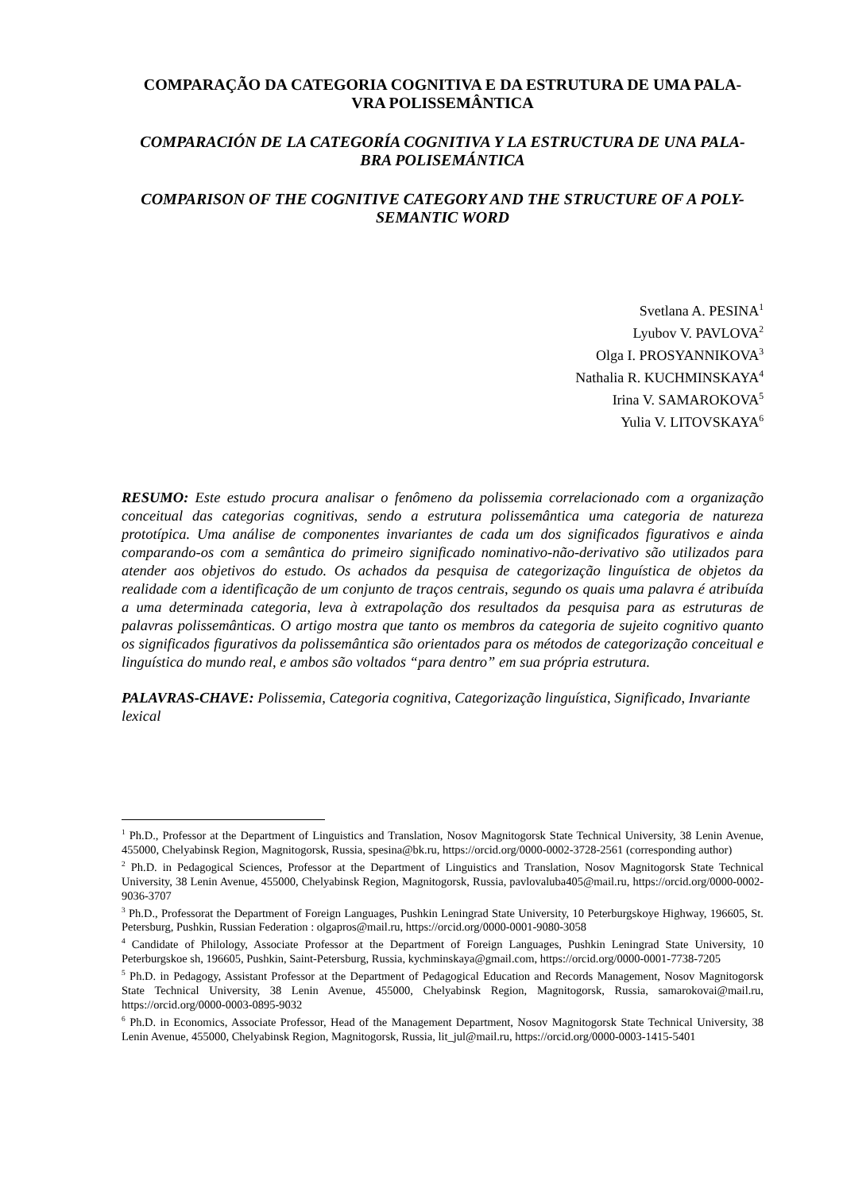COMPARAÇÃO DA CATEGORIA COGNITIVA E DA ESTRUTURA DE UMA PALA-
VRA POLISSEMÂNTICA
COMPARACIÓN DE LA CATEGORÍA COGNITIVA Y LA ESTRUCTURA DE UNA PALA-
BRA POLISEMÁNTICA
COMPARISON OF THE COGNITIVE CATEGORY AND THE STRUCTURE OF A POLY-
SEMANTIC WORD
Svetlana A. PESINA<sup>1</sup>
Lyubov V. PAVLOVA<sup>2</sup>
Olga I. PROSYANNIKOVA<sup>3</sup>
Nathalia R. KUCHMINSKAYA<sup>4</sup>
Irina V. SAMAROKOVA<sup>5</sup>
Yulia V. LITOVSKAYA<sup>6</sup>
RESUMO: Este estudo procura analisar o fenômeno da polissemia correlacionado com a organização conceitual das categorias cognitivas, sendo a estrutura polissemântica uma categoria de natureza prototípica. Uma análise de componentes invariantes de cada um dos significados figurativos e ainda comparando-os com a semântica do primeiro significado nominativo-não-derivativo são utilizados para atender aos objetivos do estudo. Os achados da pesquisa de categorização linguística de objetos da realidade com a identificação de um conjunto de traços centrais, segundo os quais uma palavra é atribuída a uma determinada categoria, leva à extrapolação dos resultados da pesquisa para as estruturas de palavras polissemânticas. O artigo mostra que tanto os membros da categoria de sujeito cognitivo quanto os significados figurativos da polissemântica são orientados para os métodos de categorização conceitual e linguística do mundo real, e ambos são voltados “para dentro” em sua própria estrutura.
PALAVRAS-CHAVE: Polissemia, Categoria cognitiva, Categorização linguística, Significado, Invariante lexical
<sup>1</sup> Ph.D., Professor at the Department of Linguistics and Translation, Nosov Magnitogorsk State Technical University, 38 Lenin Avenue, 455000, Chelyabinsk Region, Magnitogorsk, Russia, spesina@bk.ru, https://orcid.org/0000-0002-3728-2561 (corresponding author)
<sup>2</sup> Ph.D. in Pedagogical Sciences, Professor at the Department of Linguistics and Translation, Nosov Magnitogorsk State Technical University, 38 Lenin Avenue, 455000, Chelyabinsk Region, Magnitogorsk, Russia, pavlovaluba405@mail.ru, https://orcid.org/0000-0002-9036-3707
<sup>3</sup> Ph.D., Professorat the Department of Foreign Languages, Pushkin Leningrad State University, 10 Peterburgskoye Highway, 196605, St. Petersburg, Pushkin, Russian Federation : olgapros@mail.ru, https://orcid.org/0000-0001-9080-3058
<sup>4</sup> Candidate of Philology, Associate Professor at the Department of Foreign Languages, Pushkin Leningrad State University, 10 Peterburgskoe sh, 196605, Pushkin, Saint-Petersburg, Russia, kychminskaya@gmail.com, https://orcid.org/0000-0001-7738-7205
<sup>5</sup> Ph.D. in Pedagogy, Assistant Professor at the Department of Pedagogical Education and Records Management, Nosov Magnitogorsk State Technical University, 38 Lenin Avenue, 455000, Chelyabinsk Region, Magnitogorsk, Russia, samarokovai@mail.ru, https://orcid.org/0000-0003-0895-9032
<sup>6</sup> Ph.D. in Economics, Associate Professor, Head of the Management Department, Nosov Magnitogorsk State Technical University, 38 Lenin Avenue, 455000, Chelyabinsk Region, Magnitogorsk, Russia, lit_jul@mail.ru, https://orcid.org/0000-0003-1415-5401